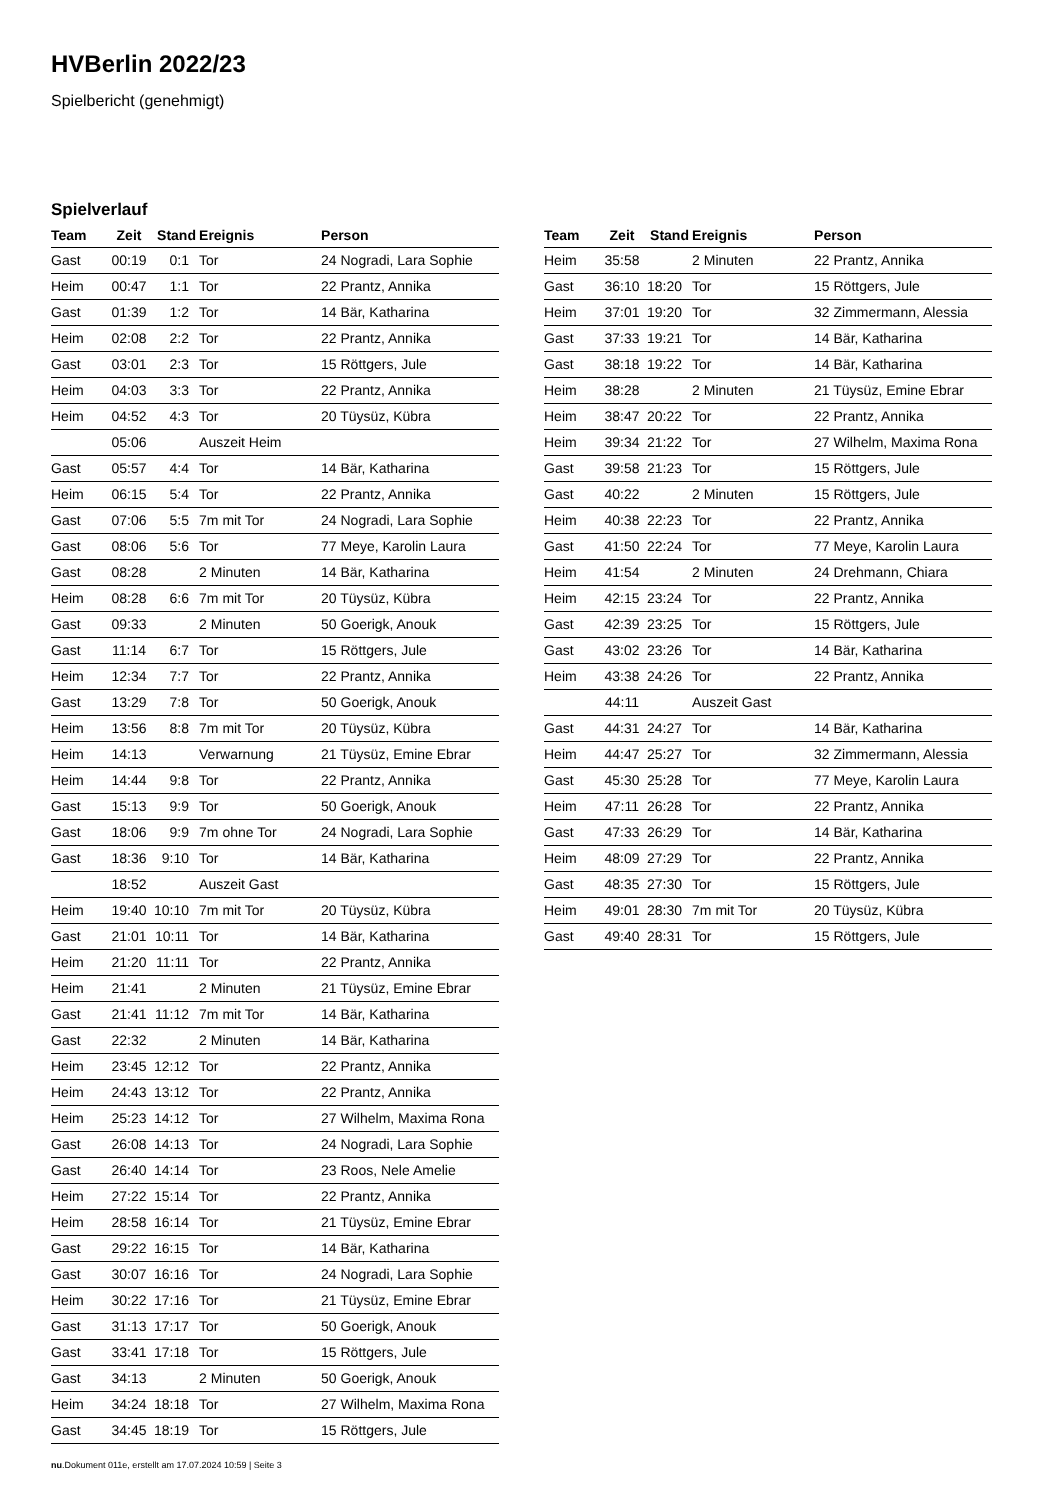HVBerlin 2022/23
Spielbericht (genehmigt)
Spielverlauf
| Team | Zeit | Stand | Ereignis | Person |
| --- | --- | --- | --- | --- |
| Gast | 00:19 | 0:1 | Tor | 24 Nogradi, Lara Sophie |
| Heim | 00:47 | 1:1 | Tor | 22 Prantz, Annika |
| Gast | 01:39 | 1:2 | Tor | 14 Bär, Katharina |
| Heim | 02:08 | 2:2 | Tor | 22 Prantz, Annika |
| Gast | 03:01 | 2:3 | Tor | 15 Röttgers, Jule |
| Heim | 04:03 | 3:3 | Tor | 22 Prantz, Annika |
| Heim | 04:52 | 4:3 | Tor | 20 Tüysüz, Kübra |
| | 05:06 | | Auszeit Heim | |
| Gast | 05:57 | 4:4 | Tor | 14 Bär, Katharina |
| Heim | 06:15 | 5:4 | Tor | 22 Prantz, Annika |
| Gast | 07:06 | 5:5 | 7m mit Tor | 24 Nogradi, Lara Sophie |
| Gast | 08:06 | 5:6 | Tor | 77 Meye, Karolin Laura |
| Gast | 08:28 | | 2 Minuten | 14 Bär, Katharina |
| Heim | 08:28 | 6:6 | 7m mit Tor | 20 Tüysüz, Kübra |
| Gast | 09:33 | | 2 Minuten | 50 Goerigk, Anouk |
| Gast | 11:14 | 6:7 | Tor | 15 Röttgers, Jule |
| Heim | 12:34 | 7:7 | Tor | 22 Prantz, Annika |
| Gast | 13:29 | 7:8 | Tor | 50 Goerigk, Anouk |
| Heim | 13:56 | 8:8 | 7m mit Tor | 20 Tüysüz, Kübra |
| Heim | 14:13 | | Verwarnung | 21 Tüysüz, Emine Ebrar |
| Heim | 14:44 | 9:8 | Tor | 22 Prantz, Annika |
| Gast | 15:13 | 9:9 | Tor | 50 Goerigk, Anouk |
| Gast | 18:06 | 9:9 | 7m ohne Tor | 24 Nogradi, Lara Sophie |
| Gast | 18:36 | 9:10 | Tor | 14 Bär, Katharina |
| | 18:52 | | Auszeit Gast | |
| Heim | 19:40 | 10:10 | 7m mit Tor | 20 Tüysüz, Kübra |
| Gast | 21:01 | 10:11 | Tor | 14 Bär, Katharina |
| Heim | 21:20 | 11:11 | Tor | 22 Prantz, Annika |
| Heim | 21:41 | | 2 Minuten | 21 Tüysüz, Emine Ebrar |
| Gast | 21:41 | 11:12 | 7m mit Tor | 14 Bär, Katharina |
| Gast | 22:32 | | 2 Minuten | 14 Bär, Katharina |
| Heim | 23:45 | 12:12 | Tor | 22 Prantz, Annika |
| Heim | 24:43 | 13:12 | Tor | 22 Prantz, Annika |
| Heim | 25:23 | 14:12 | Tor | 27 Wilhelm, Maxima Rona |
| Gast | 26:08 | 14:13 | Tor | 24 Nogradi, Lara Sophie |
| Gast | 26:40 | 14:14 | Tor | 23 Roos, Nele Amelie |
| Heim | 27:22 | 15:14 | Tor | 22 Prantz, Annika |
| Heim | 28:58 | 16:14 | Tor | 21 Tüysüz, Emine Ebrar |
| Gast | 29:22 | 16:15 | Tor | 14 Bär, Katharina |
| Gast | 30:07 | 16:16 | Tor | 24 Nogradi, Lara Sophie |
| Heim | 30:22 | 17:16 | Tor | 21 Tüysüz, Emine Ebrar |
| Gast | 31:13 | 17:17 | Tor | 50 Goerigk, Anouk |
| Gast | 33:41 | 17:18 | Tor | 15 Röttgers, Jule |
| Gast | 34:13 | | 2 Minuten | 50 Goerigk, Anouk |
| Heim | 34:24 | 18:18 | Tor | 27 Wilhelm, Maxima Rona |
| Gast | 34:45 | 18:19 | Tor | 15 Röttgers, Jule |
| Team | Zeit | Stand | Ereignis | Person |
| --- | --- | --- | --- | --- |
| Heim | 35:58 | | 2 Minuten | 22 Prantz, Annika |
| Gast | 36:10 | 18:20 | Tor | 15 Röttgers, Jule |
| Heim | 37:01 | 19:20 | Tor | 32 Zimmermann, Alessia |
| Gast | 37:33 | 19:21 | Tor | 14 Bär, Katharina |
| Gast | 38:18 | 19:22 | Tor | 14 Bär, Katharina |
| Heim | 38:28 | | 2 Minuten | 21 Tüysüz, Emine Ebrar |
| Heim | 38:47 | 20:22 | Tor | 22 Prantz, Annika |
| Heim | 39:34 | 21:22 | Tor | 27 Wilhelm, Maxima Rona |
| Gast | 39:58 | 21:23 | Tor | 15 Röttgers, Jule |
| Gast | 40:22 | | 2 Minuten | 15 Röttgers, Jule |
| Heim | 40:38 | 22:23 | Tor | 22 Prantz, Annika |
| Gast | 41:50 | 22:24 | Tor | 77 Meye, Karolin Laura |
| Heim | 41:54 | | 2 Minuten | 24 Drehmann, Chiara |
| Heim | 42:15 | 23:24 | Tor | 22 Prantz, Annika |
| Gast | 42:39 | 23:25 | Tor | 15 Röttgers, Jule |
| Gast | 43:02 | 23:26 | Tor | 14 Bär, Katharina |
| Heim | 43:38 | 24:26 | Tor | 22 Prantz, Annika |
| | 44:11 | | Auszeit Gast | |
| Gast | 44:31 | 24:27 | Tor | 14 Bär, Katharina |
| Heim | 44:47 | 25:27 | Tor | 32 Zimmermann, Alessia |
| Gast | 45:30 | 25:28 | Tor | 77 Meye, Karolin Laura |
| Heim | 47:11 | 26:28 | Tor | 22 Prantz, Annika |
| Gast | 47:33 | 26:29 | Tor | 14 Bär, Katharina |
| Heim | 48:09 | 27:29 | Tor | 22 Prantz, Annika |
| Gast | 48:35 | 27:30 | Tor | 15 Röttgers, Jule |
| Heim | 49:01 | 28:30 | 7m mit Tor | 20 Tüysüz, Kübra |
| Gast | 49:40 | 28:31 | Tor | 15 Röttgers, Jule |
nu.Dokument 011e, erstellt am 17.07.2024 10:59 | Seite 3